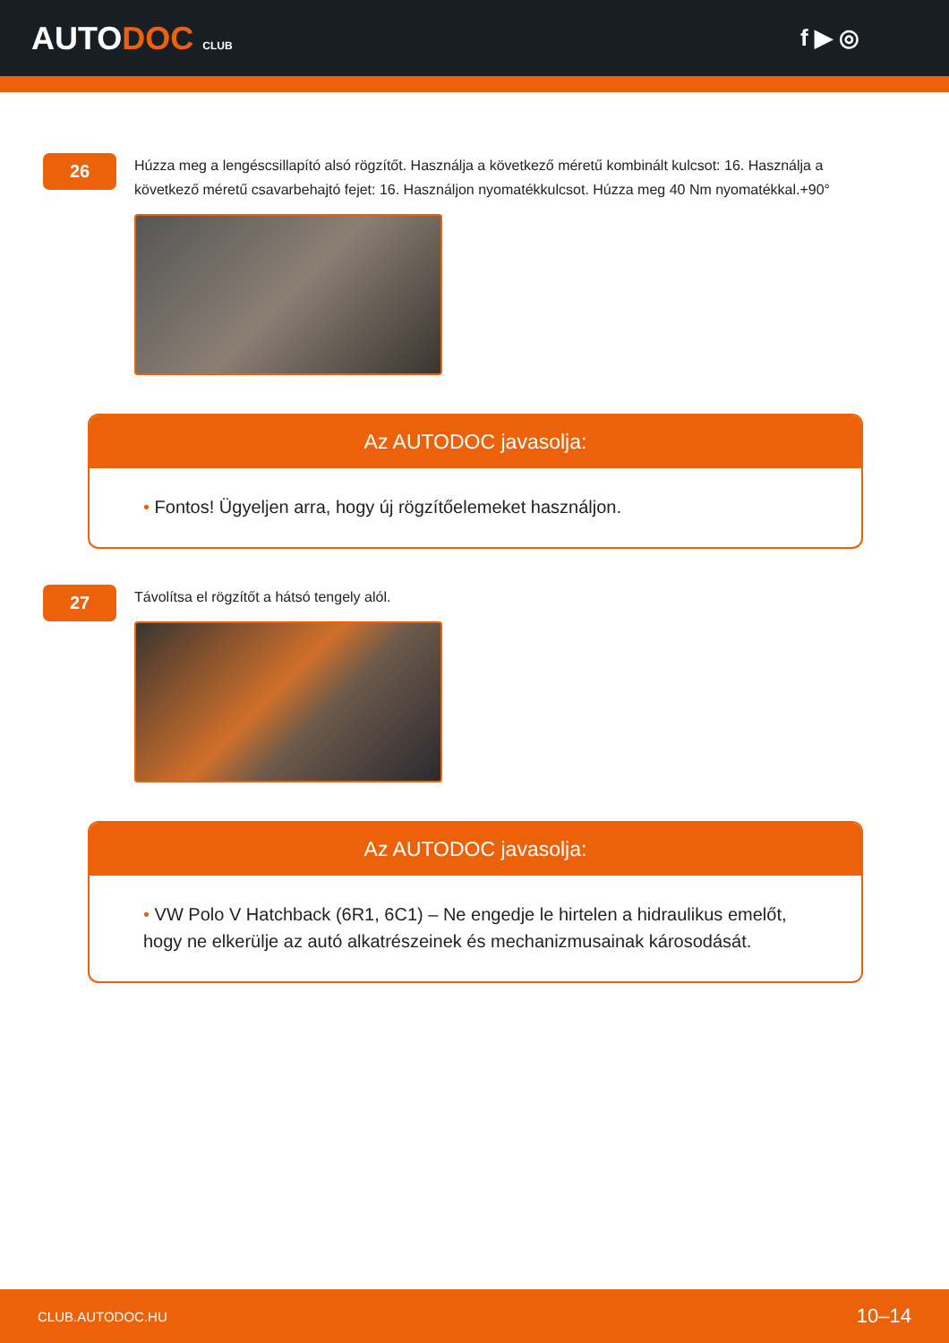AUTODOC CLUB
f ▶ ◎
26
Húzza meg a lengéscsillapító alsó rögzítőt. Használja a következő méretű kombinált kulcsot: 16. Használja a következő méretű csavarbehajtó fejet: 16. Használjon nyomatékkulcsot. Húzza meg 40 Nm nyomatékkal.+90°
Az AUTODOC javasolja:
• Fontos! Ügyeljen arra, hogy új rögzítőelemeket használjon.
27
Távolítsa el rögzítőt a hátsó tengely alól.
Az AUTODOC javasolja:
• VW Polo V Hatchback (6R1, 6C1) – Ne engedje le hirtelen a hidraulikus emelőt, hogy ne elkerülje az autó alkatrészeinek és mechanizmusainak károsodását.
CLUB.AUTODOC.HU 10–14